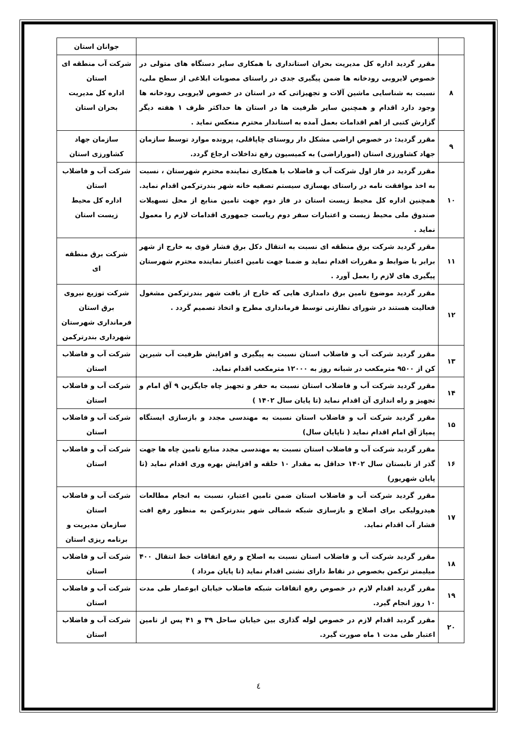| | | جوانان استان |
| ۸ | مقرر گردید اداره کل مدیریت بحران استانداری با همکاری سایر دستگاه های متولی در خصوص لایروبی رودخانه ها ضمن پیگیری جدی در راستای مصوبات ابلاغی از سطح ملی، نسبت به شناسایی ماشین آلات و تجهیزاتی که در استان در خصوص لایروبی رودخانه ها وجود دارد اقدام و همچنین سایر ظرفیت ها در استان ها حداکثر ظرف ۱ هفته دیگر گزارش کتبی از اهم اقدامات بعمل آمده به استاندار محترم منعکس نماید . | شرکت آب منطقه ای استان اداره کل مدیریت بحران استان |
| ۹ | مقرر گردید: در خصوص اراضی مشکل دار روستای چاپاقلی، پرونده موارد توسط سازمان جهاد کشاورزی استان (اموراراضی) به کمیسیون رفع تداخلات ارجاع گردد. | سازمان جهاد کشاورزی استان |
| ۱۰ | مقرر گردید در فاز اول شرکت آب و فاضلاب با همکاری نماینده محترم شهرستان ، نسبت به اخذ موافقت نامه در راستای بهسازی سیستم تصفیه خانه شهر بندرترکمن اقدام نماید. همچنین اداره کل محیط زیست استان در فاز دوم جهت تامین منابع از محل تسهیلات صندوق ملی محیط زیست و اعتبارات سفر دوم ریاست جمهوری اقدامات لازم را معمول نماید . | شرکت آب و فاضلاب استان اداره کل محیط زیست استان |
| ۱۱ | مقرر گردید شرکت برق منطقه ای نسبت به انتقال دکل برق فشار قوی به خارج از شهر برابر با ضوابط و مقررات اقدام نماید و ضمنا جهت تامین اعتبار نماینده محترم شهرستان پیگیری های لازم را بعمل آورد . | شرکت برق منطقه ای |
| ۱۲ | مقرر گردید موضوع تامین برق دامداری هایی که خارج از بافت شهر بندرترکمن مشغول فعالیت هستند در شورای نظارتی توسط فرمانداری مطرح و اتخاذ تصمیم گردد . | شرکت توزیع نیروی برق استان فرمانداری شهرستان شهرداری بندرترکمن |
| ۱۳ | مقرر گردید شرکت آب و فاضلاب استان نسبت به پیگیری و افزایش ظرفیت آب شیرین کن از ۹۵۰۰ مترمکعب در شبانه روز به ۱۲۰۰۰ مترمکعب اقدام نماید. | شرکت آب و فاضلاب استان |
| ۱۴ | مقرر گردید شرکت آب و فاضلاب استان نسبت به حفر و تجهیز چاه جایگزین ۹ آق امام و تجهیز و راه اندازی آن اقدام نماید (تا پایان سال ۱۴۰۲ ) | شرکت آب و فاضلاب استان |
| ۱۵ | مقرر گردید شرکت آب و فاضلاب استان نسبت به مهندسی مجدد و بازسازی ایستگاه پمپاژ آق امام اقدام نماید ( تاپایان سال) | شرکت آب و فاضلاب استان |
| ۱۶ | مقرر گردید شرکت آب و فاضلاب استان نسبت به مهندسی مجدد منابع تامین چاه ها جهت گذر از تابستان سال ۱۴۰۲ حداقل به مقدار ۱۰ حلقه و افزایش بهره وری اقدام نماید (تا پایان شهریور) | شرکت آب و فاضلاب استان |
| ۱۷ | مقرر گردید شرکت آب و فاضلاب استان ضمن تامین اعتبار، نسبت به انجام مطالعات هیدرولیکی برای اصلاح و بازسازی شبکه شمالی شهر بندرترکمن به منظور رفع افت فشار آب اقدام نماید. | شرکت آب و فاضلاب استان سازمان مدیریت و برنامه ریزی استان |
| ۱۸ | مقرر گردید شرکت آب و فاضلاب استان نسبت به اصلاح و رفع اتفاقات خط انتقال ۴۰۰ میلیمتر ترکمن بخصوص در نقاط دارای نشتی اقدام نماید (تا پایان مرداد ) | شرکت آب و فاضلاب استان |
| ۱۹ | مقرر گردید اقدام لازم در خصوص رفع اتفاقات شبکه فاضلاب خیابان ابوعمار طی مدت ۱۰ روز انجام گیرد. | شرکت آب و فاضلاب استان |
| ۲۰ | مقرر گردید اقدام لازم در خصوص لوله گذاری بین خیابان ساحل ۳۹ و ۴۱ پس از تامین اعتبار طی مدت ۱ ماه صورت گیرد. | شرکت آب و فاضلاب استان |
٤